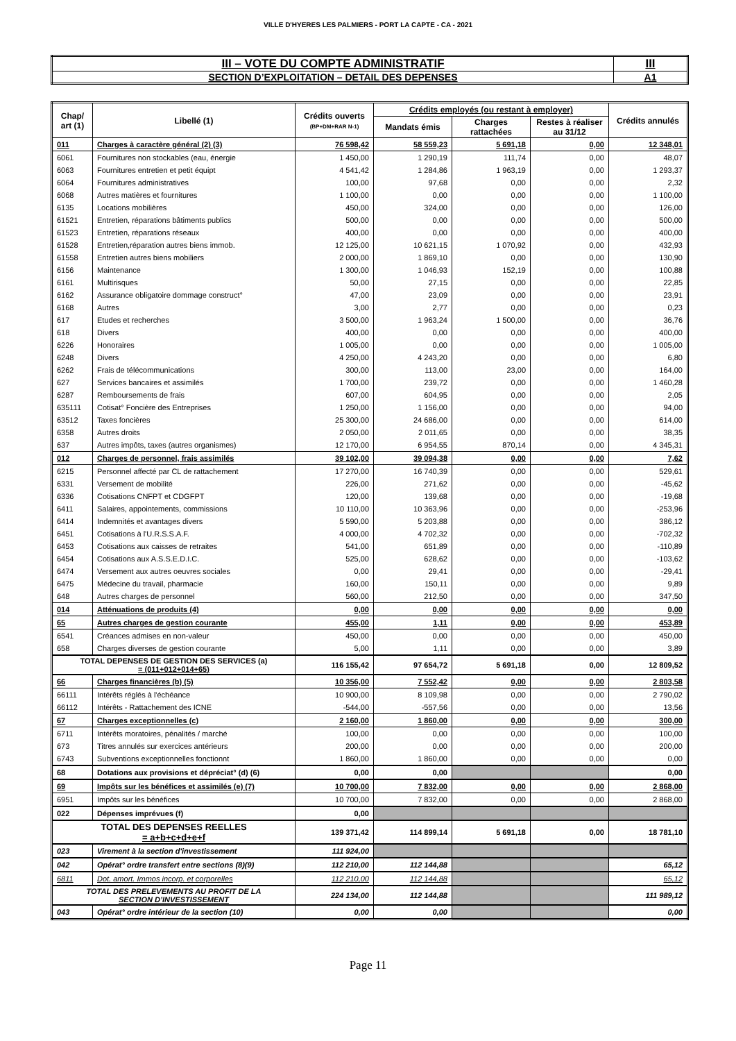VILLE D'HYERES LES PALMIERS - PORT LA CAPTE - CA - 2021
| III – VOTE DU COMPTE ADMINISTRATIF | III |
| SECTION D’EXPLOITATION – DETAIL DES DEPENSES | A1 |
| Chap/ art (1) | Libellé (1) | Crédits ouverts (BP+DM+RAR N-1) | Crédits employés (ou restant à employer) | | | Crédits annulés |
| --- | --- | --- | --- | --- | --- | --- |
| | | | Mandats émis | Charges rattachées | Restes à réaliser au 31/12 | |
| 011 | Charges à caractère général (2) (3) | 76 598,42 | 58 559,23 | 5 691,18 | 0,00 | 12 348,01 |
| 6061 | Fournitures non stockables (eau, énergie | 1 450,00 | 1 290,19 | 111,74 | 0,00 | 48,07 |
| 6063 | Fournitures entretien et petit équipt | 4 541,42 | 1 284,86 | 1 963,19 | 0,00 | 1 293,37 |
| 6064 | Fournitures administratives | 100,00 | 97,68 | 0,00 | 0,00 | 2,32 |
| 6068 | Autres matières et fournitures | 1 100,00 | 0,00 | 0,00 | 0,00 | 1 100,00 |
| 6135 | Locations mobilières | 450,00 | 324,00 | 0,00 | 0,00 | 126,00 |
| 61521 | Entretien, réparations bâtiments publics | 500,00 | 0,00 | 0,00 | 0,00 | 500,00 |
| 61523 | Entretien, réparations réseaux | 400,00 | 0,00 | 0,00 | 0,00 | 400,00 |
| 61528 | Entretien,réparation autres biens immob. | 12 125,00 | 10 621,15 | 1 070,92 | 0,00 | 432,93 |
| 61558 | Entretien autres biens mobiliers | 2 000,00 | 1 869,10 | 0,00 | 0,00 | 130,90 |
| 6156 | Maintenance | 1 300,00 | 1 046,93 | 152,19 | 0,00 | 100,88 |
| 6161 | Multirisques | 50,00 | 27,15 | 0,00 | 0,00 | 22,85 |
| 6162 | Assurance obligatoire dommage construct° | 47,00 | 23,09 | 0,00 | 0,00 | 23,91 |
| 6168 | Autres | 3,00 | 2,77 | 0,00 | 0,00 | 0,23 |
| 617 | Etudes et recherches | 3 500,00 | 1 963,24 | 1 500,00 | 0,00 | 36,76 |
| 618 | Divers | 400,00 | 0,00 | 0,00 | 0,00 | 400,00 |
| 6226 | Honoraires | 1 005,00 | 0,00 | 0,00 | 0,00 | 1 005,00 |
| 6248 | Divers | 4 250,00 | 4 243,20 | 0,00 | 0,00 | 6,80 |
| 6262 | Frais de télécommunications | 300,00 | 113,00 | 23,00 | 0,00 | 164,00 |
| 627 | Services bancaires et assimilés | 1 700,00 | 239,72 | 0,00 | 0,00 | 1 460,28 |
| 6287 | Remboursements de frais | 607,00 | 604,95 | 0,00 | 0,00 | 2,05 |
| 635111 | Cotisat° Foncière des Entreprises | 1 250,00 | 1 156,00 | 0,00 | 0,00 | 94,00 |
| 63512 | Taxes foncières | 25 300,00 | 24 686,00 | 0,00 | 0,00 | 614,00 |
| 6358 | Autres droits | 2 050,00 | 2 011,65 | 0,00 | 0,00 | 38,35 |
| 637 | Autres impôts, taxes (autres organismes) | 12 170,00 | 6 954,55 | 870,14 | 0,00 | 4 345,31 |
| 012 | Charges de personnel, frais assimilés | 39 102,00 | 39 094,38 | 0,00 | 0,00 | 7,62 |
| 6215 | Personnel affecté par CL de rattachement | 17 270,00 | 16 740,39 | 0,00 | 0,00 | 529,61 |
| 6331 | Versement de mobilité | 226,00 | 271,62 | 0,00 | 0,00 | -45,62 |
| 6336 | Cotisations CNFPT et CDGFPT | 120,00 | 139,68 | 0,00 | 0,00 | -19,68 |
| 6411 | Salaires, appointements, commissions | 10 110,00 | 10 363,96 | 0,00 | 0,00 | -253,96 |
| 6414 | Indemnités et avantages divers | 5 590,00 | 5 203,88 | 0,00 | 0,00 | 386,12 |
| 6451 | Cotisations à l'U.R.S.S.A.F. | 4 000,00 | 4 702,32 | 0,00 | 0,00 | -702,32 |
| 6453 | Cotisations aux caisses de retraites | 541,00 | 651,89 | 0,00 | 0,00 | -110,89 |
| 6454 | Cotisations aux A.S.S.E.D.I.C. | 525,00 | 628,62 | 0,00 | 0,00 | -103,62 |
| 6474 | Versement aux autres oeuvres sociales | 0,00 | 29,41 | 0,00 | 0,00 | -29,41 |
| 6475 | Médecine du travail, pharmacie | 160,00 | 150,11 | 0,00 | 0,00 | 9,89 |
| 648 | Autres charges de personnel | 560,00 | 212,50 | 0,00 | 0,00 | 347,50 |
| 014 | Atténuations de produits (4) | 0,00 | 0,00 | 0,00 | 0,00 | 0,00 |
| 65 | Autres charges de gestion courante | 455,00 | 1,11 | 0,00 | 0,00 | 453,89 |
| 6541 | Créances admises en non-valeur | 450,00 | 0,00 | 0,00 | 0,00 | 450,00 |
| 658 | Charges diverses de gestion courante | 5,00 | 1,11 | 0,00 | 0,00 | 3,89 |
| TOTAL DEPENSES DE GESTION DES SERVICES (a) = (011+012+014+65) | | 116 155,42 | 97 654,72 | 5 691,18 | 0,00 | 12 809,52 |
| 66 | Charges financières (b) (5) | 10 356,00 | 7 552,42 | 0,00 | 0,00 | 2 803,58 |
| 66111 | Intérêts réglés à l'échéance | 10 900,00 | 8 109,98 | 0,00 | 0,00 | 2 790,02 |
| 66112 | Intérêts - Rattachement des ICNE | -544,00 | -557,56 | 0,00 | 0,00 | 13,56 |
| 67 | Charges exceptionnelles (c) | 2 160,00 | 1 860,00 | 0,00 | 0,00 | 300,00 |
| 6711 | Intérêts moratoires, pénalités / marché | 100,00 | 0,00 | 0,00 | 0,00 | 100,00 |
| 673 | Titres annulés sur exercices antérieurs | 200,00 | 0,00 | 0,00 | 0,00 | 200,00 |
| 6743 | Subventions exceptionnelles fonctionnt | 1 860,00 | 1 860,00 | 0,00 | 0,00 | 0,00 |
| 68 | Dotations aux provisions et dépréciat° (d) (6) | 0,00 | 0,00 | | | 0,00 |
| 69 | Impôts sur les bénéfices et assimilés (e) (7) | 10 700,00 | 7 832,00 | 0,00 | 0,00 | 2 868,00 |
| 6951 | Impôts sur les bénéfices | 10 700,00 | 7 832,00 | 0,00 | 0,00 | 2 868,00 |
| 022 | Dépenses imprévues (f) | 0,00 | | | | |
| TOTAL DES DEPENSES REELLES = a+b+c+d+e+f | | 139 371,42 | 114 899,14 | 5 691,18 | 0,00 | 18 781,10 |
| 023 | Virement à la section d'investissement | 111 924,00 | | | | |
| 042 | Opérat° ordre transfert entre sections (8)(9) | 112 210,00 | 112 144,88 | | | 65,12 |
| 6811 | Dot. amort. Immos incorp. et corporelles | 112 210,00 | 112 144,88 | | | 65,12 |
| TOTAL DES PRELEVEMENTS AU PROFIT DE LA SECTION D’INVESTISSEMENT | | 224 134,00 | 112 144,88 | | | 111 989,12 |
| 043 | Opérat° ordre intérieur de la section (10) | 0,00 | 0,00 | | | 0,00 |
Page 11